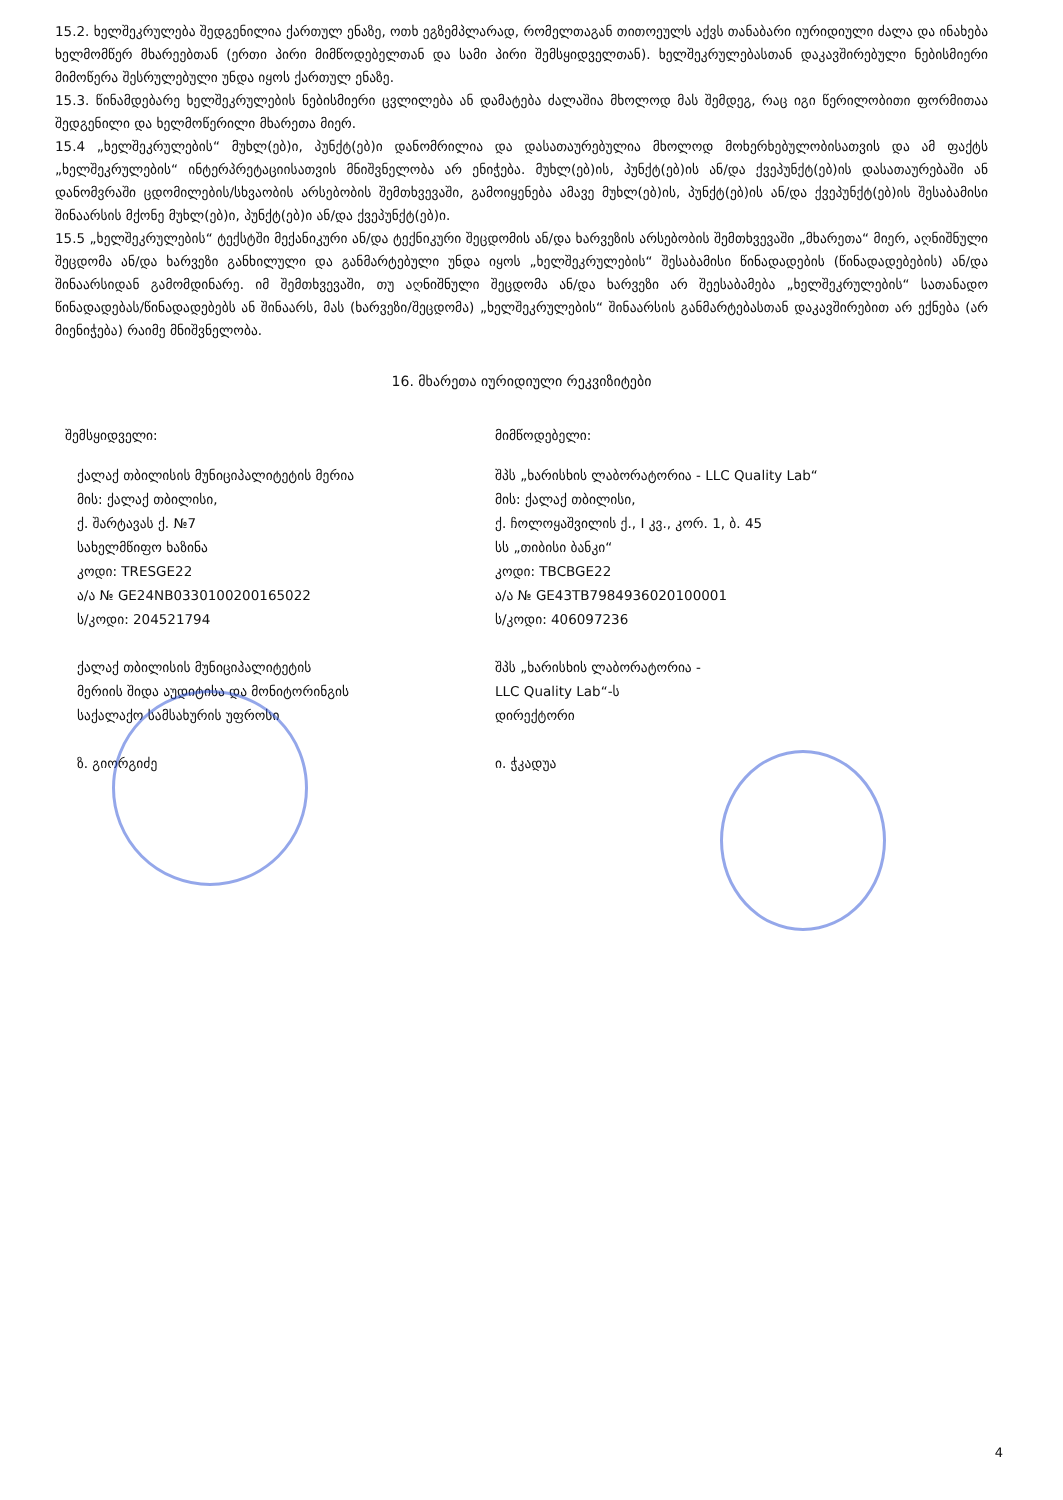15.2. ხელშეკრულება შედგენილია ქართულ ენაზე, ოთხ ეგზემპლარად, რომელთაგან თითოეულს აქვს თანაბარი იურიდიული ძალა და ინახება ხელმომწერ მხარეებთან (ერთი პირი მიმწოდებელთან და სამი პირი შემსყიდველთან). ხელშეკრულებასთან დაკავშირებული ნებისმიერი მიმოწერა შესრულებული უნდა იყოს ქართულ ენაზე.
15.3. წინამდებარე ხელშეკრულების ნებისმიერი ცვლილება ან დამატება ძალაშია მხოლოდ მას შემდეგ, რაც იგი წერილობითი ფორმითაა შედგენილი და ხელმოწერილი მხარეთა მიერ.
15.4 „ხელშეკრულების“ მუხლ(ებ)ი, პუნქტ(ებ)ი დანომრილია და დასათაურებულია მხოლოდ მოხერხებულობისათვის და ამ ფაქტს „ხელშეკრულების“ ინტერპრეტაციისათვის მნიშვნელობა არ ენიჭება. მუხლ(ებ)ის, პუნქტ(ებ)ის ან/და ქვეპუნქტ(ებ)ის დასათაურებაში ან დანომვრაში ცდომილების/სხვაობის არსებობის შემთხვევაში, გამოიყენება ამავე მუხლ(ებ)ის, პუნქტ(ებ)ის ან/და ქვეპუნქტ(ებ)ის შესაბამისი შინაარსის მქონე მუხლ(ებ)ი, პუნქტ(ებ)ი ან/და ქვეპუნქტ(ებ)ი.
15.5 „ხელშეკრულების“ ტექსტში მექანიკური ან/და ტექნიკური შეცდომის ან/და ხარვეზის არსებობის შემთხვევაში „მხარეთა“ მიერ, აღნიშნული შეცდომა ან/და ხარვეზი განხილული და განმარტებული უნდა იყოს „ხელშეკრულების“ შესაბამისი წინადადების (წინადადებების) ან/და შინაარსიდან გამომდინარე. იმ შემთხვევაში, თუ აღნიშნული შეცდომა ან/და ხარვეზი არ შეესაბამება „ხელშეკრულების“ სათანადო წინადადებას/წინადადებებს ან შინაარს, მას (ხარვეზი/შეცდომა) „ხელშეკრულების“ შინაარსის განმარტებასთან დაკავშირებით არ ექნება (არ მიენიჭება) რაიმე მნიშვნელობა.
16. მხარეთა იურიდიული რეკვიზიტები
შემსყიდველი:
ქალაქ თბილისის მუნიციპალიტეტის მერია
მის: ქალაქ თბილისი,
ქ. შარტავას ქ. №7
სახელმწიფო ხაზინა
კოდი: TRESGE22
ა/ა № GE24NB0330100200165022
ს/კოდი: 204521794
ქალაქ თბილისის მუნიციპალიტეტის
მერიის შიდა აუდიტისა და მონიტორინგის
საქალაქო სამსახურის უფროსი
ზ. გიორგიძე
მიმწოდებელი:
შპს „ხარისხის ლაბორატორია - LLC Quality Lab“
მის: ქალაქ თბილისი,
ქ. ჩოლოყაშვილის ქ., I კვ., კორ. 1, ბ. 45
სს „თიბისი ბანკი“
კოდი: TBCBGE22
ა/ა № GE43TB7984936020100001
ს/კოდი: 406097236
შპს „ხარისხის ლაბორატორია -
LLC Quality Lab“-ს
დირექტორი
ი. ჭკადუა
4